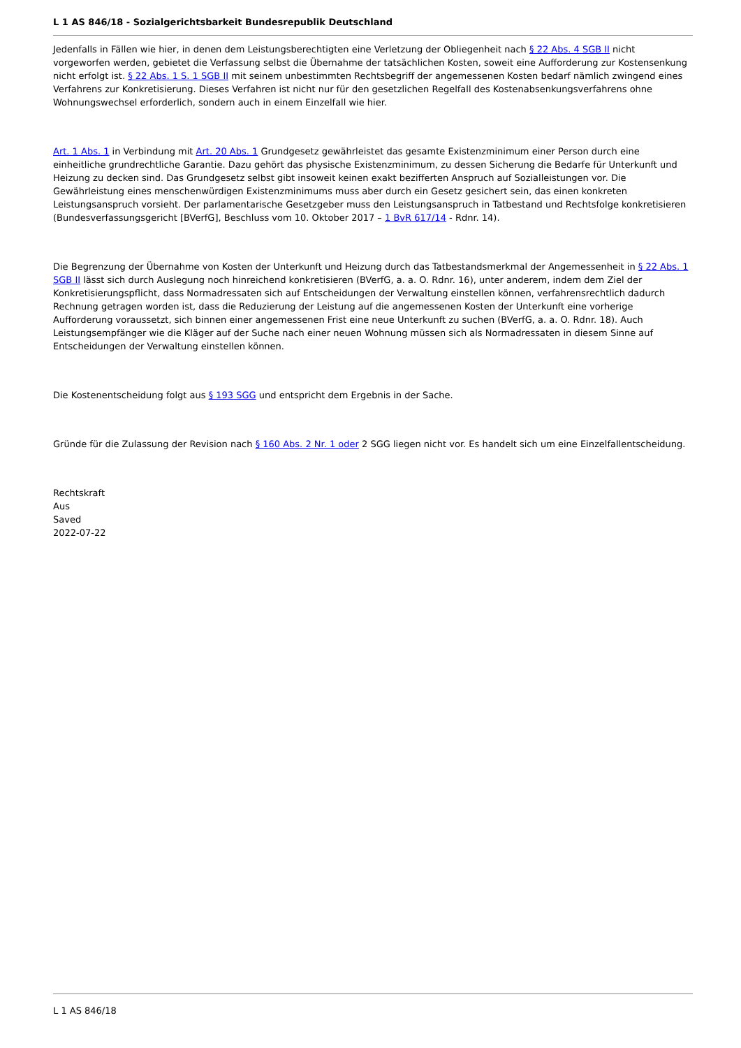L 1 AS 846/18 - Sozialgerichtsbarkeit Bundesrepublik Deutschland
Jedenfalls in Fällen wie hier, in denen dem Leistungsberechtigten eine Verletzung der Obliegenheit nach § 22 Abs. 4 SGB II nicht vorgeworfen werden, gebietet die Verfassung selbst die Übernahme der tatsächlichen Kosten, soweit eine Aufforderung zur Kostensenkung nicht erfolgt ist. § 22 Abs. 1 S. 1 SGB II mit seinem unbestimmten Rechtsbegriff der angemessenen Kosten bedarf nämlich zwingend eines Verfahrens zur Konkretisierung. Dieses Verfahren ist nicht nur für den gesetzlichen Regelfall des Kostenabsenkungsverfahrens ohne Wohnungswechsel erforderlich, sondern auch in einem Einzelfall wie hier.
Art. 1 Abs. 1 in Verbindung mit Art. 20 Abs. 1 Grundgesetz gewährleistet das gesamte Existenzminimum einer Person durch eine einheitliche grundrechtliche Garantie. Dazu gehört das physische Existenzminimum, zu dessen Sicherung die Bedarfe für Unterkunft und Heizung zu decken sind. Das Grundgesetz selbst gibt insoweit keinen exakt bezifferten Anspruch auf Sozialleistungen vor. Die Gewährleistung eines menschenwürdigen Existenzminimums muss aber durch ein Gesetz gesichert sein, das einen konkreten Leistungsanspruch vorsieht. Der parlamentarische Gesetzgeber muss den Leistungsanspruch in Tatbestand und Rechtsfolge konkretisieren (Bundesverfassungsgericht [BVerfG], Beschluss vom 10. Oktober 2017 – 1 BvR 617/14 - Rdnr. 14).
Die Begrenzung der Übernahme von Kosten der Unterkunft und Heizung durch das Tatbestandsmerkmal der Angemessenheit in § 22 Abs. 1 SGB II lässt sich durch Auslegung noch hinreichend konkretisieren (BVerfG, a. a. O. Rdnr. 16), unter anderem, indem dem Ziel der Konkretisierungspflicht, dass Normadressaten sich auf Entscheidungen der Verwaltung einstellen können, verfahrensrechtlich dadurch Rechnung getragen worden ist, dass die Reduzierung der Leistung auf die angemessenen Kosten der Unterkunft eine vorherige Aufforderung voraussetzt, sich binnen einer angemessenen Frist eine neue Unterkunft zu suchen (BVerfG, a. a. O. Rdnr. 18). Auch Leistungsempfänger wie die Kläger auf der Suche nach einer neuen Wohnung müssen sich als Normadressaten in diesem Sinne auf Entscheidungen der Verwaltung einstellen können.
Die Kostenentscheidung folgt aus § 193 SGG und entspricht dem Ergebnis in der Sache.
Gründe für die Zulassung der Revision nach § 160 Abs. 2 Nr. 1 oder 2 SGG liegen nicht vor. Es handelt sich um eine Einzelfallentscheidung.
Rechtskraft
Aus
Saved
2022-07-22
L 1 AS 846/18